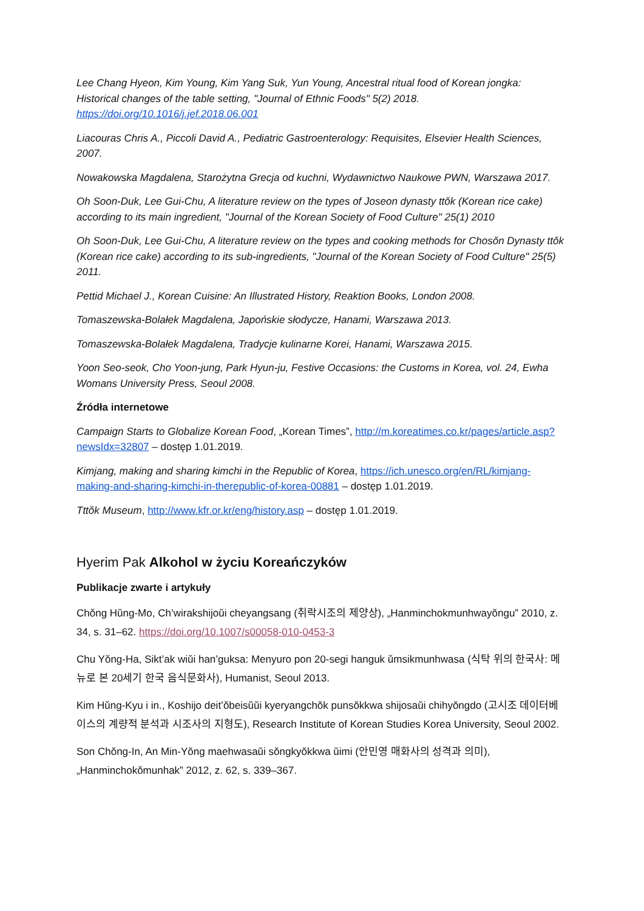Lee Chang Hyeon, Kim Young, Kim Yang Suk, Yun Young, Ancestral ritual food of Korean jongka: Historical changes of the table setting, "Journal of Ethnic Foods" 5(2) 2018. https://doi.org/10.1016/j.jef.2018.06.001
Liacouras Chris A., Piccoli David A., Pediatric Gastroenterology: Requisites, Elsevier Health Sciences, 2007.
Nowakowska Magdalena, Starożytna Grecja od kuchni, Wydawnictwo Naukowe PWN, Warszawa 2017.
Oh Soon-Duk, Lee Gui-Chu, A literature review on the types of Joseon dynasty ttŏk (Korean rice cake) according to its main ingredient, "Journal of the Korean Society of Food Culture" 25(1) 2010
Oh Soon-Duk, Lee Gui-Chu, A literature review on the types and cooking methods for Chosŏn Dynasty ttŏk (Korean rice cake) according to its sub-ingredients, "Journal of the Korean Society of Food Culture" 25(5) 2011.
Pettid Michael J., Korean Cuisine: An Illustrated History, Reaktion Books, London 2008.
Tomaszewska-Bolałek Magdalena, Japońskie słodycze, Hanami, Warszawa 2013.
Tomaszewska-Bolałek Magdalena, Tradycje kulinarne Korei, Hanami, Warszawa 2015.
Yoon Seo-seok, Cho Yoon-jung, Park Hyun-ju, Festive Occasions: the Customs in Korea, vol. 24, Ewha Womans University Press, Seoul 2008.
Źródła internetowe
Campaign Starts to Globalize Korean Food, „Korean Times”, http://m.koreatimes.co.kr/pages/article.asp?newsIdx=32807 – dostęp 1.01.2019.
Kimjang, making and sharing kimchi in the Republic of Korea, https://ich.unesco.org/en/RL/kimjang-making-and-sharing-kimchi-in-therepublic-of-korea-00881 – dostęp 1.01.2019.
Tttŏk Museum, http://www.kfr.or.kr/eng/history.asp – dostęp 1.01.2019.
Hyerim Pak Alkohol w życiu Koreańczyków
Publikacje zwarte i artykuły
Chŏng Hŭng-Mo, Ch’wirakshijoŭi cheyangsang (취락시조의 제양상), „Hanminchokmunhwayŏngu” 2010, z. 34, s. 31–62. https://doi.org/10.1007/s00058-010-0453-3
Chu Yŏng-Ha, Sikt’ak wiŭi han’guksa: Menyuro pon 20-segi hanguk ŭmsikmunhwasa (식탁 위의 한국사: 메뉴로 본 20세기 한국 음식문화사), Humanist, Seoul 2013.
Kim Hŭng-Kyu i in., Koshijo deit’ŏbeisŭŭi kyeryangchŏk punsŏkkwa shijosaŭi chihyŏngdo (고시조 데이터베이스의 계량적 분석과 시조사의 지형도), Research Institute of Korean Studies Korea University, Seoul 2002.
Son Chŏng-In, An Min-Yŏng maehwasaŭi sŏngkyŏkkwa ŭimi (안민영 매화사의 성격과 의미), „Hanminchokŏmunhak” 2012, z. 62, s. 339–367.